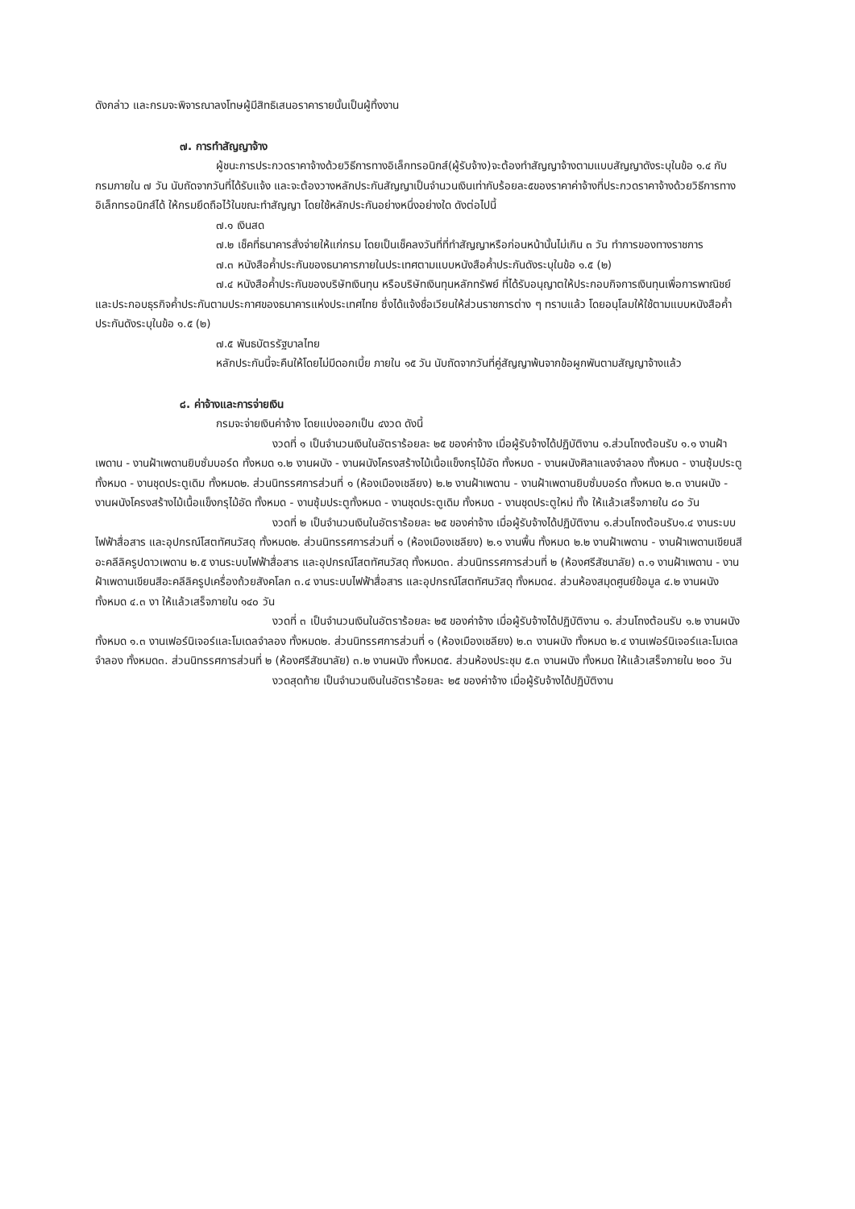ดังกล่าว และกรมจะพิจารณาลงโทษผู้มีสิทธิเสนอราคารายนั้นเป็นผู้ทิ้งงาน
๗. การทำสัญญาจ้าง
ผู้ชนะการประกวดราคาจ้างด้วยวิธีการทางอิเล็กทรอนิกส์(ผู้รับจ้าง)จะต้องทำสัญญาจ้างตามแบบสัญญาดังระบุในข้อ ๑.๔ กับกรมภายใน ๗ วัน นับถัดจากวันที่ได้รับแจ้ง และจะต้องวางหลักประกันสัญญาเป็นจำนวนเงินเท่ากับร้อยละ๕ของราคาค่าจ้างที่ประกวดราคาจ้างด้วยวิธีการทางอิเล็กทรอนิกส์ได้ ให้กรมยึดถือไว้ในขณะทำสัญญา โดยใช้หลักประกันอย่างหนึ่งอย่างใด ดังต่อไปนี้
๗.๑ เงินสด
๗.๒ เช็คที่ธนาคารสั่งจ่ายให้แก่กรม โดยเป็นเช็คลงวันที่ที่ทำสัญญาหรือก่อนหน้านั้นไม่เกิน ๓ วัน ทำการของทางราชการ
๗.๓ หนังสือค้ำประกันของธนาคารภายในประเทศตามแบบหนังสือค้ำประกันดังระบุในข้อ ๑.๕ (๒)
๗.๔ หนังสือค้ำประกันของบริษัทเงินทุน หรือบริษัทเงินทุนหลักทรัพย์ ที่ได้รับอนุญาตให้ประกอบกิจการเงินทุนเพื่อการพาณิชย์และประกอบธุรกิจค้ำประกันตามประกาศของธนาคารแห่งประเทศไทย ซึ่งได้แจ้งชื่อเวียนให้ส่วนราชการต่าง ๆ ทราบแล้ว โดยอนุโลมให้ใช้ตามแบบหนังสือค้ำประกันดังระบุในข้อ ๑.๕ (๒)
๗.๕ พันธบัตรรัฐบาลไทย
หลักประกันนี้จะคืนให้โดยไม่มีดอกเบี้ย ภายใน ๑๕ วัน นับถัดจากวันที่คู่สัญญาพ้นจากข้อผูกพันตามสัญญาจ้างแล้ว
๘. ค่าจ้างและการจ่ายเงิน
กรมจะจ่ายเงินค่าจ้าง โดยแบ่งออกเป็น ๔งวด ดังนี้
งวดที่ ๑ เป็นจำนวนเงินในอัตราร้อยละ ๒๕ ของค่าจ้าง เมื่อผู้รับจ้างได้ปฏิบัติงาน ๑.ส่วนโถงต้อนรับ ๑.๑ งานฝ้าเพดาน - งานฝ้าเพดานยิบซั่มบอร์ด ทั้งหมด ๑.๒ งานผนัง - งานผนังโครงสร้างไม้เนื้อแข็งกรุไม้อัด ทั้งหมด - งานผนังศิลาแลงจำลอง ทั้งหมด - งานซุ้มประตู ทั้งหมด - งานชุดประตูเดิม ทั้งหมด๒. ส่วนนิทรรศการส่วนที่ ๑ (ห้องเมืองเชลียง) ๒.๒ งานฝ้าเพดาน - งานฝ้าเพดานยิบซั่มบอร์ด ทั้งหมด ๒.๓ งานผนัง - งานผนังโครงสร้างไม้เนื้อแข็งกรุไม้อัด ทั้งหมด - งานซุ้มประตูทั้งหมด - งานชุดประตูเดิม ทั้งหมด - งานชุดประตูใหม่ ทั้ง ให้แล้วเสร็จภายใน ๘๐ วัน
งวดที่ ๒ เป็นจำนวนเงินในอัตราร้อยละ ๒๕ ของค่าจ้าง เมื่อผู้รับจ้างได้ปฏิบัติงาน ๑.ส่วนโถงต้อนรับ๑.๔ งานระบบไฟฟ้าสื่อสาร และอุปกรณ์โสตทัศนวัสดุ ทั้งหมด๒. ส่วนนิทรรศการส่วนที่ ๑ (ห้องเมืองเชลียง) ๒.๑ งานพื้น ทั้งหมด ๒.๒ งานฝ้าเพดาน - งานฝ้าเพดานเขียนสีอะคลีลิครูปดาวเพดาน ๒.๕ งานระบบไฟฟ้าสื่อสาร และอุปกรณ์โสตทัศนวัสดุ ทั้งหมด๓. ส่วนนิทรรศการส่วนที่ ๒ (ห้องศรีสัชนาลัย) ๓.๑ งานฝ้าเพดาน - งานฝ้าเพดานเขียนสีอะคลีลิครูปเครื่องถ้วยสังคโลก ๓.๔ งานระบบไฟฟ้าสื่อสาร และอุปกรณ์โสตทัศนวัสดุ ทั้งหมด๔. ส่วนห้องสมุดศูนย์ข้อมูล ๔.๒ งานผนัง ทั้งหมด ๔.๓ งา ให้แล้วเสร็จภายใน ๑๔๐ วัน
งวดที่ ๓ เป็นจำนวนเงินในอัตราร้อยละ ๒๕ ของค่าจ้าง เมื่อผู้รับจ้างได้ปฏิบัติงาน ๑. ส่วนโถงต้อนรับ ๑.๒ งานผนัง ทั้งหมด ๑.๓ งานเฟอร์นิเจอร์และโมเดลจำลอง ทั้งหมด๒. ส่วนนิทรรศการส่วนที่ ๑ (ห้องเมืองเชลียง) ๒.๓ งานผนัง ทั้งหมด ๒.๔ งานเฟอร์นิเจอร์และโมเดลจำลอง ทั้งหมด๓. ส่วนนิทรรศการส่วนที่ ๒ (ห้องศรีสัชนาลัย) ๓.๒ งานผนัง ทั้งหมด๕. ส่วนห้องประชุม ๕.๓ งานผนัง ทั้งหมด ให้แล้วเสร็จภายใน ๒๐๐ วัน
งวดสุดท้าย เป็นจำนวนเงินในอัตราร้อยละ ๒๕ ของค่าจ้าง เมื่อผู้รับจ้างได้ปฏิบัติงาน